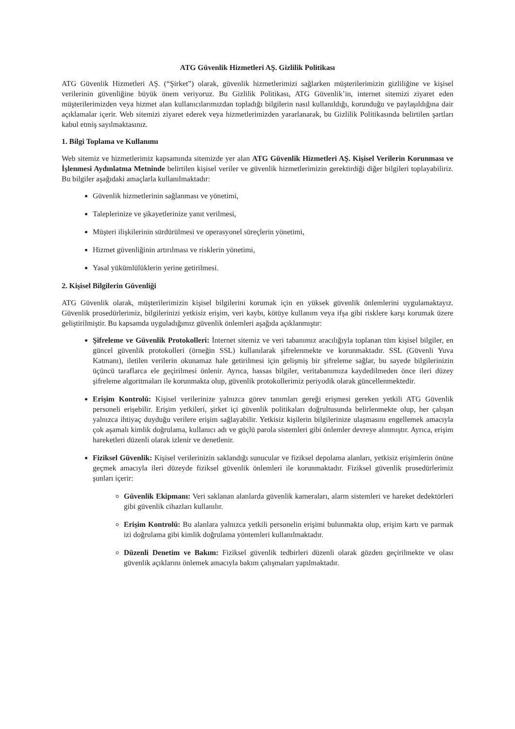ATG Güvenlik Hizmetleri AŞ. Gizlilik Politikası
ATG Güvenlik Hizmetleri AŞ. (“Şirket”) olarak, güvenlik hizmetlerimizi sağlarken müşterilerimizin gizliliğine ve kişisel verilerinin güvenliğine büyük önem veriyoruz. Bu Gizlilik Politikası, ATG Güvenlik’in, internet sitemizi ziyaret eden müşterilerimizden veya hizmet alan kullanıcılarımızdan topladığı bilgilerin nasıl kullanıldığı, korunduğu ve paylaşıldığına dair açıklamalar içerir. Web sitemizi ziyaret ederek veya hizmetlerimizden yararlanarak, bu Gizlilik Politikasında belirtilen şartları kabul etmiş sayılmaktasınız.
1. Bilgi Toplama ve Kullanımı
Web sitemiz ve hizmetlerimiz kapsamında sitemizde yer alan ATG Güvenlik Hizmetleri AŞ. Kişisel Verilerin Korunması ve İşlenmesi Aydınlatma Metninde belirtilen kişisel veriler ve güvenlik hizmetlerimizin gerektirdiği diğer bilgileri toplayabiliriz. Bu bilgiler aşağıdaki amaçlarla kullanılmaktadır:
Güvenlik hizmetlerinin sağlanması ve yönetimi,
Taleplerinize ve şikayetlerinize yanıt verilmesi,
Müşteri ilişkilerinin sürdürülmesi ve operasyonel süreçlerin yönetimi,
Hizmet güvenliğinin artırılması ve risklerin yönetimi,
Yasal yükümlülüklerin yerine getirilmesi.
2. Kişisel Bilgilerin Güvenliği
ATG Güvenlik olarak, müşterilerimizin kişisel bilgilerini korumak için en yüksek güvenlik önlemlerini uygulamaktayız. Güvenlik prosedürlerimiz, bilgilerinizi yetkisiz erişim, veri kaybı, kötüye kullanım veya ifşa gibi risklere karşı korumak üzere geliştirilmiştir. Bu kapsamda uyguladığımız güvenlik önlemleri aşağıda açıklanmıştır:
Şifreleme ve Güvenlik Protokolleri: İnternet sitemiz ve veri tabanımız aracılığıyla toplanan tüm kişisel bilgiler, en güncel güvenlik protokolleri (örneğin SSL) kullanılarak şifrelenmekte ve korunmaktadır. SSL (Güvenli Yuva Katmanı), iletilen verilerin okunamaz hale getirilmesi için gelişmiş bir şifreleme sağlar, bu sayede bilgilerinizin üçüncü taraflarca ele geçirilmesi önlenir. Ayrıca, hassas bilgiler, veritabanımıza kaydedilmeden önce ileri düzey şifreleme algoritmaları ile korunmakta olup, güvenlik protokollerimiz periyodik olarak güncellenmektedir.
Erişim Kontrolü: Kişisel verilerinize yalnızca görev tanımları gereği erişmesi gereken yetkili ATG Güvenlik personeli erişebilir. Erişim yetkileri, şirket içi güvenlik politikaları doğrultusunda belirlenmekte olup, her çalışan yalnızca ihtiyaç duyduğu verilere erişim sağlayabilir. Yetkisiz kişilerin bilgilerinize ulaşmasını engellemek amacıyla çok aşamalı kimlik doğrulama, kullanıcı adı ve güçlü parola sistemleri gibi önlemler devreye alınmıştır. Ayrıca, erişim hareketleri düzenli olarak izlenir ve denetlenir.
Fiziksel Güvenlik: Kişisel verilerinizin saklandığı sunucular ve fiziksel depolama alanları, yetkisiz erişimlerin önüne geçmek amacıyla ileri düzeyde fiziksel güvenlik önlemleri ile korunmaktadır. Fiziksel güvenlik prosedürlerimiz şunları içerir:
Güvenlik Ekipmanı: Veri saklanan alanlarda güvenlik kameraları, alarm sistemleri ve hareket dedektörleri gibi güvenlik cihazları kullanılır.
Erişim Kontrolü: Bu alanlara yalnızca yetkili personelin erişimi bulunmakta olup, erişim kartı ve parmak izi doğrulama gibi kimlik doğrulama yöntemleri kullanılmaktadır.
Düzenli Denetim ve Bakım: Fiziksel güvenlik tedbirleri düzenli olarak gözden geçirilmekte ve olası güvenlik açıklarını önlemek amacıyla bakım çalışmaları yapılmaktadır.